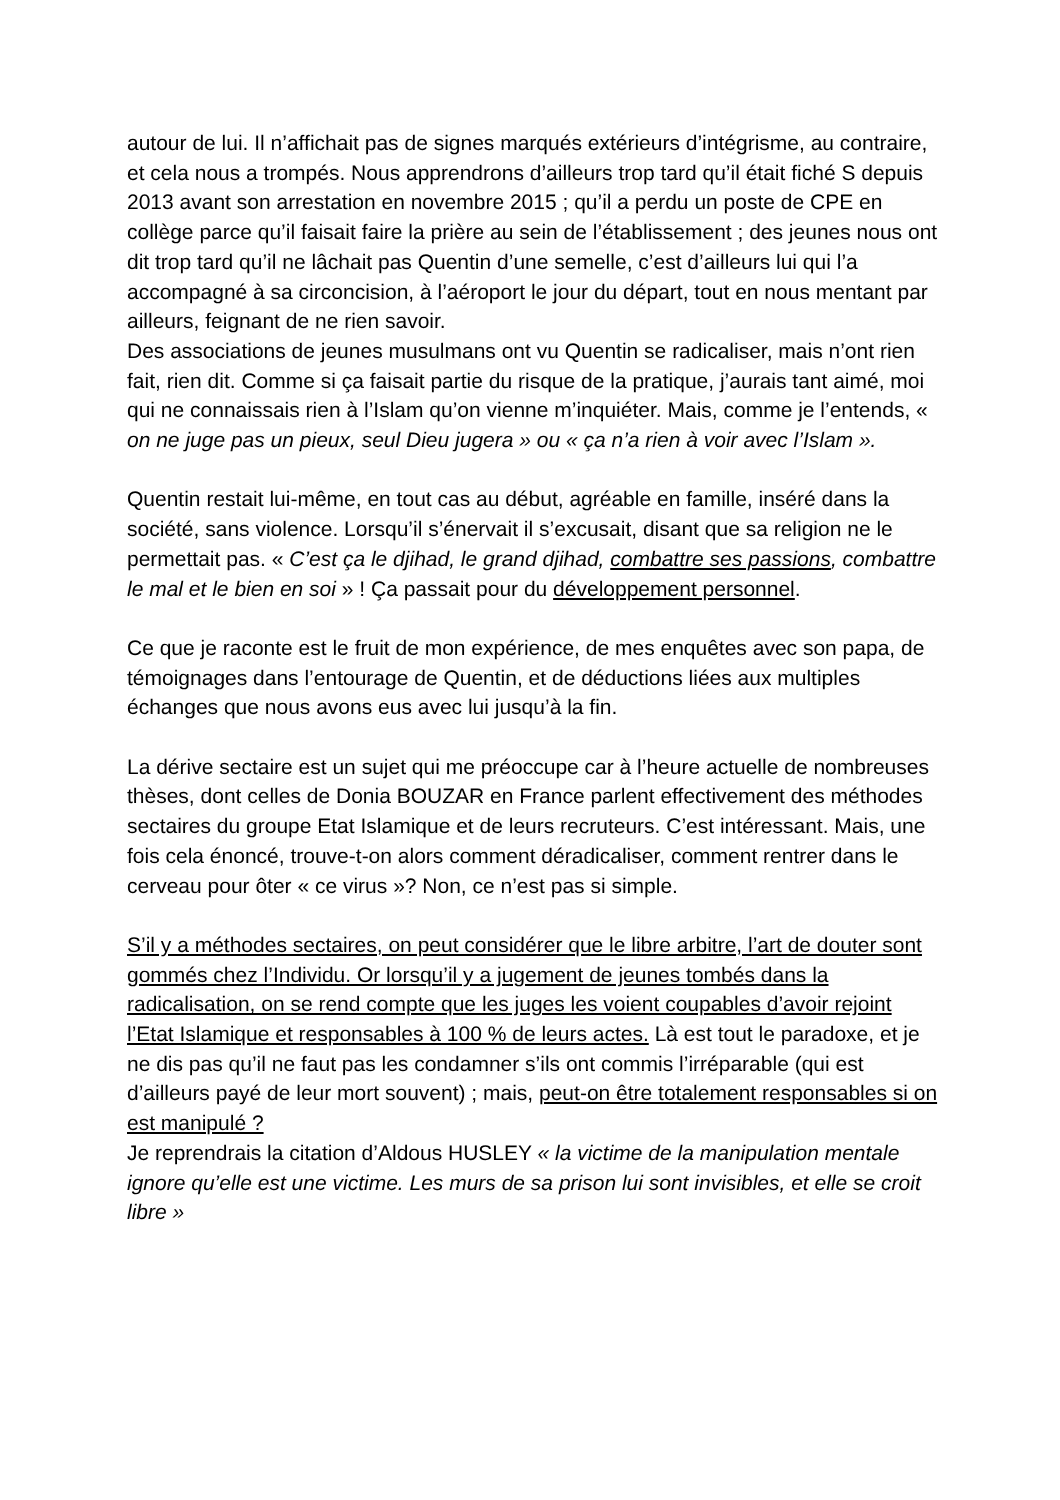autour de lui. Il n’affichait pas de signes marqués extérieurs d’intégrisme, au contraire, et cela nous a trompés. Nous apprendrons d’ailleurs trop tard qu’il était fiché S depuis 2013 avant son arrestation en novembre 2015 ; qu’il a perdu un poste de CPE en collège parce qu’il faisait faire la prière au sein de l’établissement ; des jeunes nous ont dit trop tard qu’il ne lâchait pas Quentin d’une semelle, c’est d’ailleurs lui qui l’a accompagné à sa circoncision, à l’aéroport le jour du départ, tout en nous mentant par ailleurs, feignant de ne rien savoir.
Des associations de jeunes musulmans ont vu Quentin se radicaliser, mais n’ont rien fait, rien dit. Comme si ça faisait partie du risque de la pratique, j’aurais tant aimé, moi qui ne connaissais rien à l’Islam qu’on vienne m’inquiéter. Mais, comme je l’entends, « on ne juge pas un pieux, seul Dieu jugera » ou « ça n’a rien à voir avec l’Islam ».
Quentin restait lui-même, en tout cas au début, agréable en famille, inséré dans la société, sans violence. Lorsqu’il s’énervait il s’excusait, disant que sa religion ne le permettait pas. « C’est ça le djihad, le grand djihad, combattre ses passions, combattre le mal et le bien en soi » ! Ça passait pour du développement personnel.
Ce que je raconte est le fruit de mon expérience, de mes enquêtes avec son papa, de témoignages dans l’entourage de Quentin, et de déductions liées aux multiples échanges que nous avons eus avec lui jusqu’à la fin.
La dérive sectaire est un sujet qui me préoccupe car à l’heure actuelle de nombreuses thèses, dont celles de Donia BOUZAR en France parlent effectivement des méthodes sectaires du groupe Etat Islamique et de leurs recruteurs. C’est intéressant. Mais, une fois cela énoncé, trouve-t-on alors comment déradicaliser, comment rentrer dans le cerveau pour ôter « ce virus »? Non, ce n’est pas si simple.
S’il y a méthodes sectaires, on peut considérer que le libre arbitre, l’art de douter sont gommés chez l’Individu. Or lorsqu’il y a jugement de jeunes tombés dans la radicalisation, on se rend compte que les juges les voient coupables d’avoir rejoint l’Etat Islamique et responsables à 100 % de leurs actes. Là est tout le paradoxe, et je ne dis pas qu’il ne faut pas les condamner s’ils ont commis l’irréparable (qui est d’ailleurs payé de leur mort souvent) ; mais, peut-on être totalement responsables si on est manipulé ?
Je reprendrais la citation d’Aldous HUSLEY « la victime de la manipulation mentale ignore qu’elle est une victime. Les murs de sa prison lui sont invisibles, et elle se croit libre »